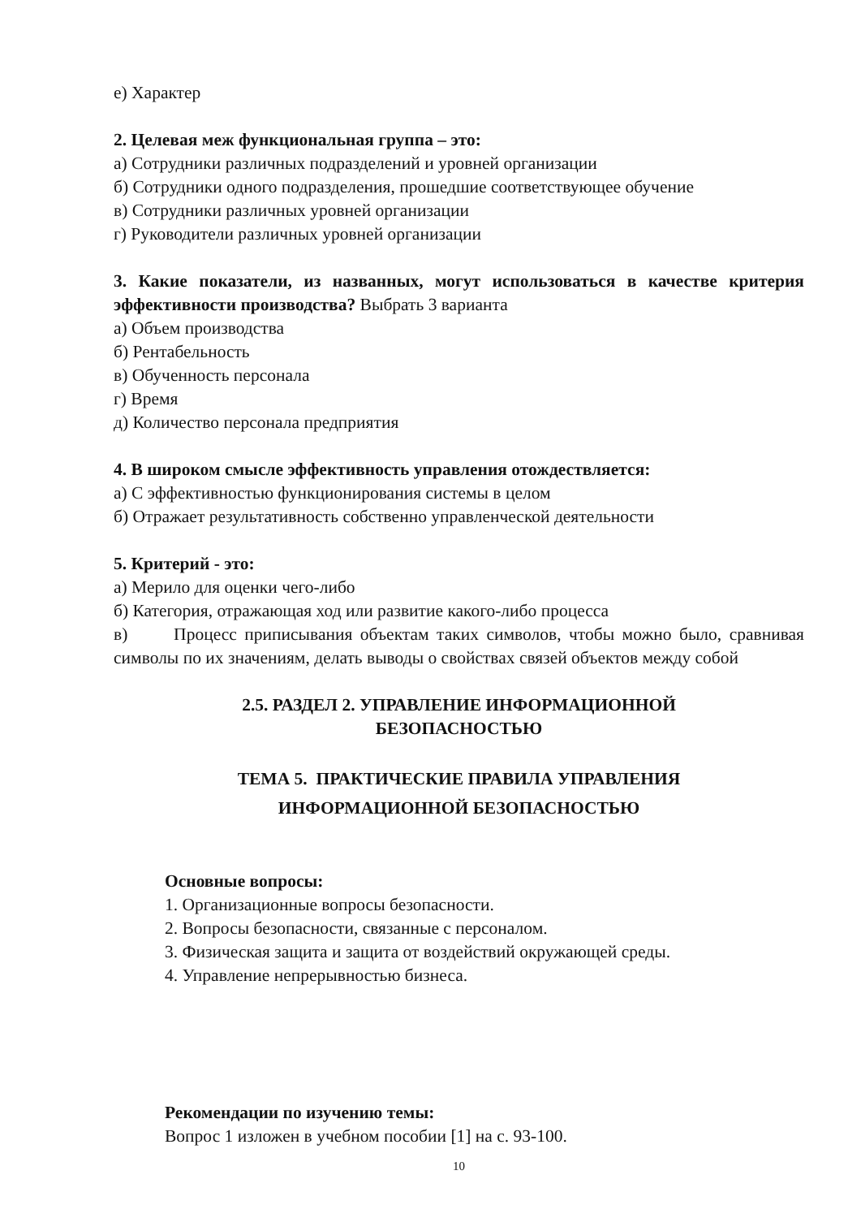е) Характер
2. Целевая меж функциональная группа – это:
а) Сотрудники различных подразделений и уровней организации
б) Сотрудники одного подразделения, прошедшие соответствующее обучение
в) Сотрудники различных уровней организации
г) Руководители различных уровней организации
3. Какие показатели, из названных, могут использоваться в качестве критерия эффективности производства? Выбрать 3 варианта
а) Объем производства
б) Рентабельность
в) Обученность персонала
г) Время
д) Количество персонала предприятия
4. В широком смысле эффективность управления отождествляется:
а) С эффективностью функционирования системы в целом
б) Отражает результативность собственно управленческой деятельности
5. Критерий - это:
а) Мерило для оценки чего-либо
б) Категория, отражающая ход или развитие какого-либо процесса
в) Процесс приписывания объектам таких символов, чтобы можно было, сравнивая символы по их значениям, делать выводы о свойствах связей объектов между собой
2.5. РАЗДЕЛ 2. УПРАВЛЕНИЕ ИНФОРМАЦИОННОЙ
БЕЗОПАСНОСТЬЮ
ТЕМА 5. ПРАКТИЧЕСКИЕ ПРАВИЛА УПРАВЛЕНИЯ
ИНФОРМАЦИОННОЙ БЕЗОПАСНОСТЬЮ
Основные вопросы:
1. Организационные вопросы безопасности.
2. Вопросы безопасности, связанные с персоналом.
3. Физическая защита и защита от воздействий окружающей среды.
4. Управление непрерывностью бизнеса.
Рекомендации по изучению темы:
Вопрос 1 изложен в учебном пособии [1] на с. 93-100.
10